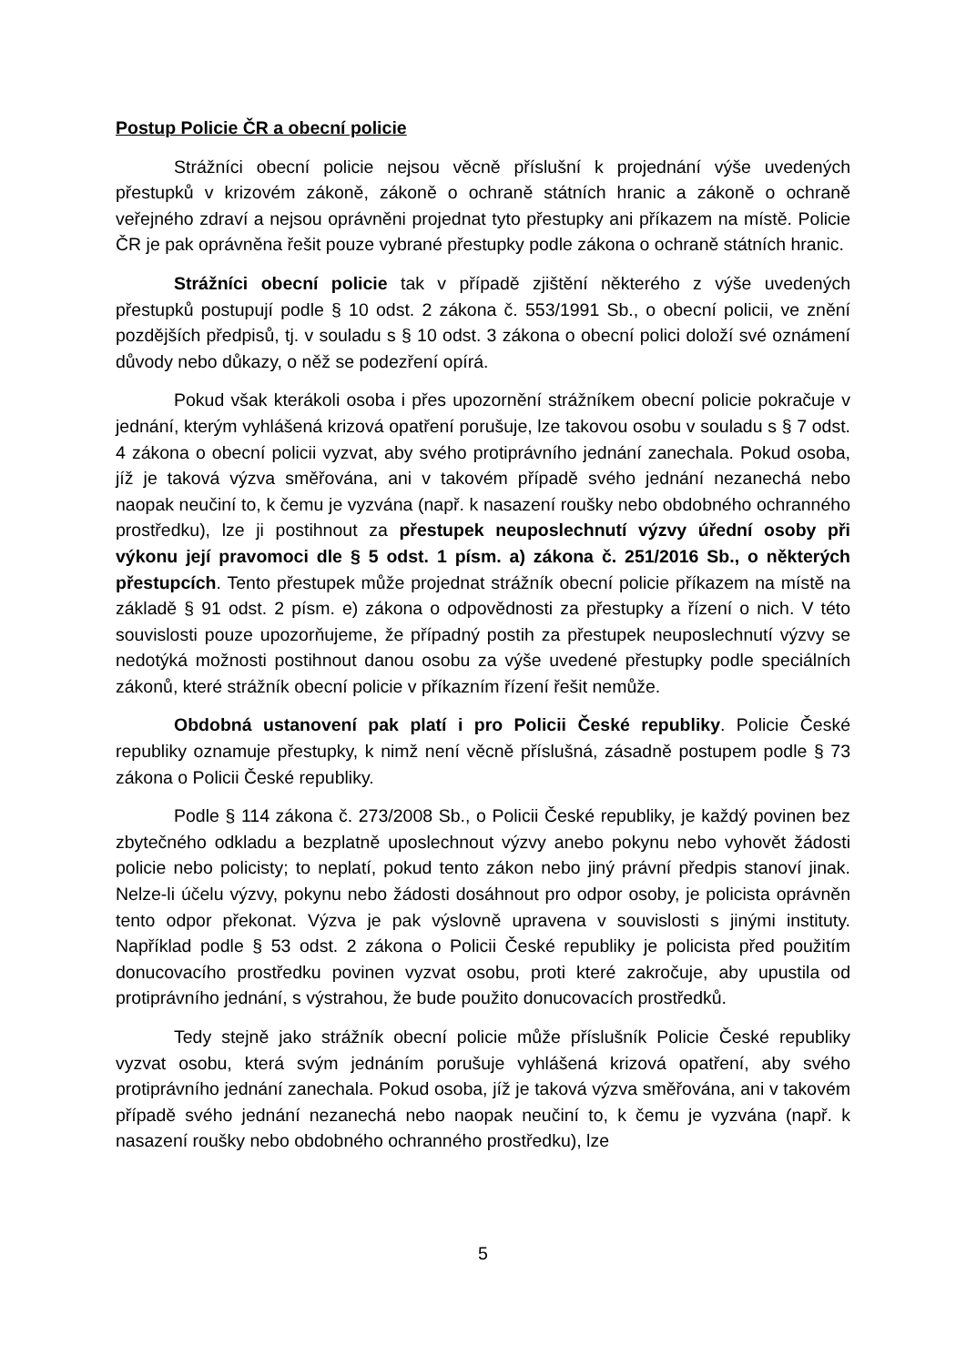Postup Policie ČR a obecní policie
Strážníci obecní policie nejsou věcně příslušní k projednání výše uvedených přestupků v krizovém zákoně, zákoně o ochraně státních hranic a zákoně o ochraně veřejného zdraví a nejsou oprávněni projednat tyto přestupky ani příkazem na místě. Policie ČR je pak oprávněna řešit pouze vybrané přestupky podle zákona o ochraně státních hranic.
Strážníci obecní policie tak v případě zjištění některého z výše uvedených přestupků postupují podle § 10 odst. 2 zákona č. 553/1991 Sb., o obecní policii, ve znění pozdějších předpisů, tj. v souladu s § 10 odst. 3 zákona o obecní polici doloží své oznámení důvody nebo důkazy, o něž se podezření opírá.
Pokud však kterákoli osoba i přes upozornění strážníkem obecní policie pokračuje v jednání, kterým vyhlášená krizová opatření porušuje, lze takovou osobu v souladu s § 7 odst. 4 zákona o obecní policii vyzvat, aby svého protiprávního jednání zanechala. Pokud osoba, jíž je taková výzva směřována, ani v takovém případě svého jednání nezanechá nebo naopak neučiní to, k čemu je vyzvána (např. k nasazení roušky nebo obdobného ochranného prostředku), lze ji postihnout za přestupek neuposlechnutí výzvy úřední osoby při výkonu její pravomoci dle § 5 odst. 1 písm. a) zákona č. 251/2016 Sb., o některých přestupcích. Tento přestupek může projednat strážník obecní policie příkazem na místě na základě § 91 odst. 2 písm. e) zákona o odpovědnosti za přestupky a řízení o nich. V této souvislosti pouze upozorňujeme, že případný postih za přestupek neuposlechnutí výzvy se nedotýká možnosti postihnout danou osobu za výše uvedené přestupky podle speciálních zákonů, které strážník obecní policie v příkazním řízení řešit nemůže.
Obdobná ustanovení pak platí i pro Policii České republiky. Policie České republiky oznamuje přestupky, k nimž není věcně příslušná, zásadně postupem podle § 73 zákona o Policii České republiky.
Podle § 114 zákona č. 273/2008 Sb., o Policii České republiky, je každý povinen bez zbytečného odkladu a bezplatně uposlechnout výzvy anebo pokynu nebo vyhovět žádosti policie nebo policisty; to neplatí, pokud tento zákon nebo jiný právní předpis stanoví jinak. Nelze-li účelu výzvy, pokynu nebo žádosti dosáhnout pro odpor osoby, je policista oprávněn tento odpor překonat. Výzva je pak výslovně upravena v souvislosti s jinými instituty. Například podle § 53 odst. 2 zákona o Policii České republiky je policista před použitím donucovacího prostředku povinen vyzvat osobu, proti které zakročuje, aby upustila od protiprávního jednání, s výstrahou, že bude použito donucovacích prostředků.
Tedy stejně jako strážník obecní policie může příslušník Policie České republiky vyzvat osobu, která svým jednáním porušuje vyhlášená krizová opatření, aby svého protiprávního jednání zanechala. Pokud osoba, jíž je taková výzva směřována, ani v takovém případě svého jednání nezanechá nebo naopak neučiní to, k čemu je vyzvána (např. k nasazení roušky nebo obdobného ochranného prostředku), lze
5